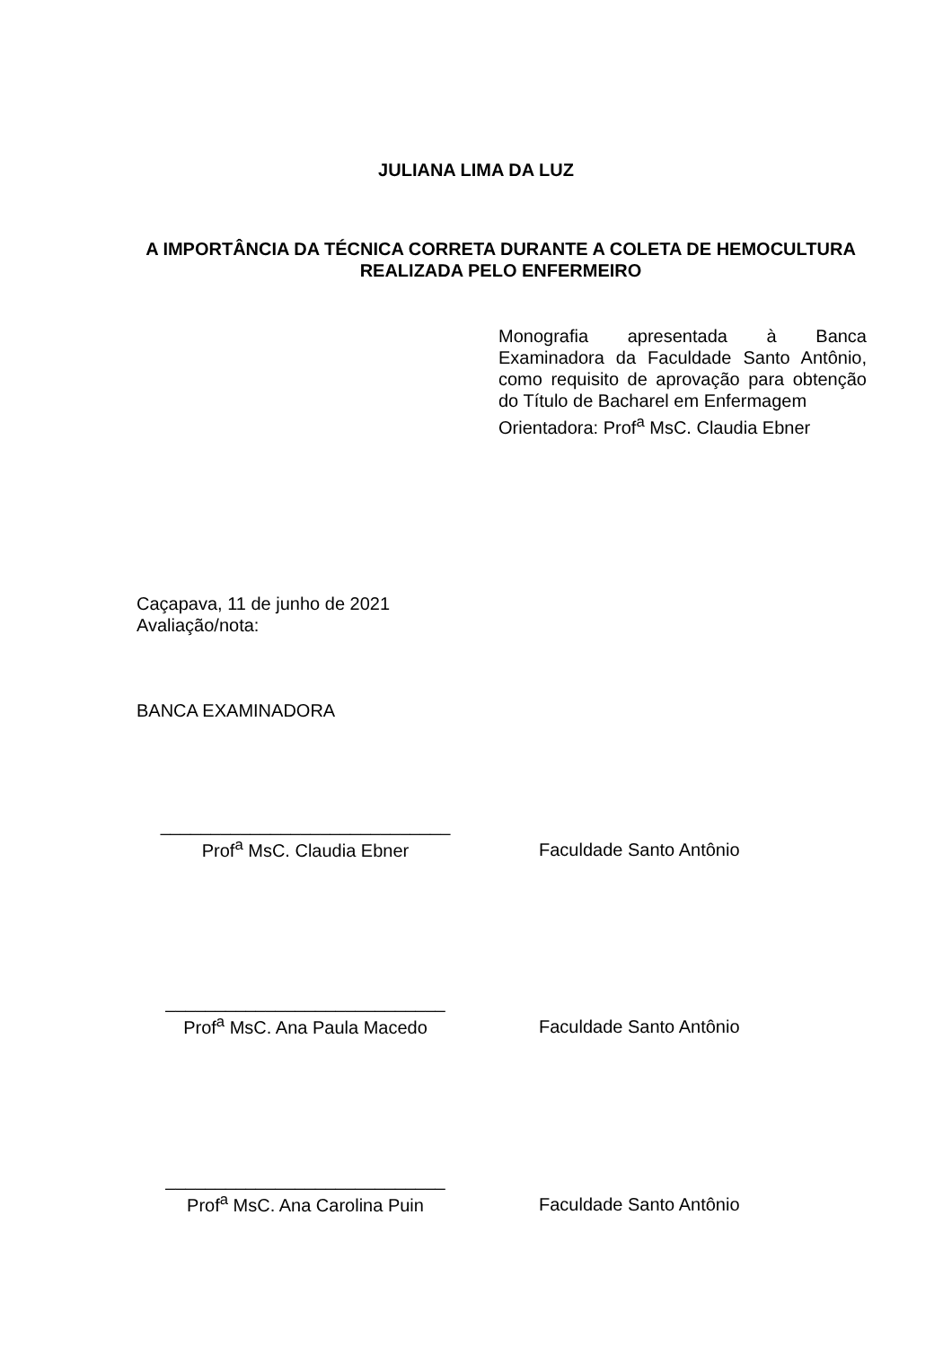JULIANA LIMA DA LUZ
A IMPORTÂNCIA DA TÉCNICA CORRETA DURANTE A COLETA DE HEMOCULTURA REALIZADA PELO ENFERMEIRO
Monografia apresentada à Banca Examinadora da Faculdade Santo Antônio, como requisito de aprovação para obtenção do Título de Bacharel em Enfermagem
Orientadora: Prof<sup>a</sup> MsC. Claudia Ebner
Caçapava, 11 de junho de 2021
Avaliação/nota:
BANCA EXAMINADORA
_____________________________
Prof<sup>a</sup> MsC. Claudia Ebner
Faculdade Santo Antônio
____________________________
Prof<sup>a</sup> MsC. Ana Paula Macedo
Faculdade Santo Antônio
____________________________
Prof<sup>a</sup> MsC. Ana Carolina Puin
Faculdade Santo Antônio